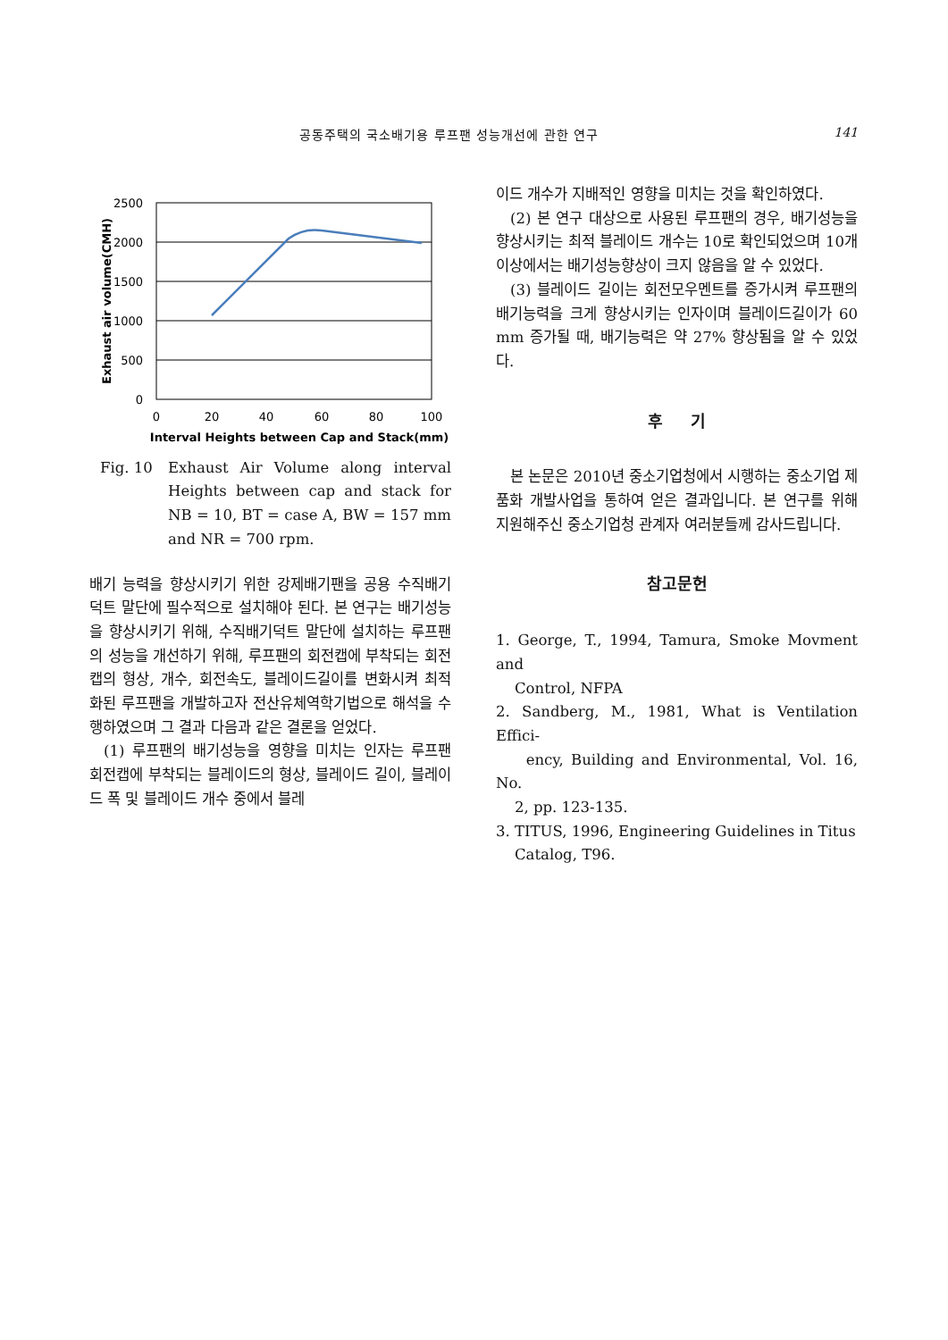공동주택의 국소배기용 루프팬 성능개선에 관한 연구 141
2500
2000
1500
1000
500
0
0
20
40
60
80
100
Interval Heights between Cap and Stack(mm)
Exhaust air volume(CMH)
Fig. 10 Exhaust Air Volume along interval Heights between cap and stack for NB = 10, BT = case A, BW = 157 mm and NR = 700 rpm.
배기 능력을 향상시키기 위한 강제배기팬을 공용 수직배기덕트 말단에 필수적으로 설치해야 된다. 본 연구는 배기성능을 향상시키기 위해, 수직배기덕트 말단에 설치하는 루프팬의 성능을 개선하기 위해, 루프팬의 회전캡에 부착되는 회전캡의 형상, 개수, 회전속도, 블레이드길이를 변화시켜 최적화된 루프팬을 개발하고자 전산유체역학기법으로 해석을 수행하였으며 그 결과 다음과 같은 결론을 얻었다.
(1) 루프팬의 배기성능을 영향을 미치는 인자는 루프팬 회전캡에 부착되는 블레이드의 형상, 블레이드 길이, 블레이드 폭 및 블레이드 개수 중에서 블레
이드 개수가 지배적인 영향을 미치는 것을 확인하였다.
(2) 본 연구 대상으로 사용된 루프팬의 경우, 배기성능을 향상시키는 최적 블레이드 개수는 10로 확인되었으며 10개 이상에서는 배기성능향상이 크지 않음을 알 수 있었다.
(3) 블레이드 길이는 회전모우멘트를 증가시켜 루프팬의 배기능력을 크게 향상시키는 인자이며 블레이드길이가 60 mm 증가될 때, 배기능력은 약 27% 향상됨을 알 수 있었다.
후 기
본 논문은 2010년 중소기업청에서 시행하는 중소기업 제품화 개발사업을 통하여 얻은 결과입니다. 본 연구를 위해 지원해주신 중소기업청 관계자 여러분들께 감사드립니다.
참고문헌
1. George, T., 1994, Tamura, Smoke Movment and
Control, NFPA
2. Sandberg, M., 1981, What is Ventilation Effici-
ency, Building and Environmental, Vol. 16, No.
2, pp. 123-135.
3. TITUS, 1996, Engineering Guidelines in Titus
Catalog, T96.